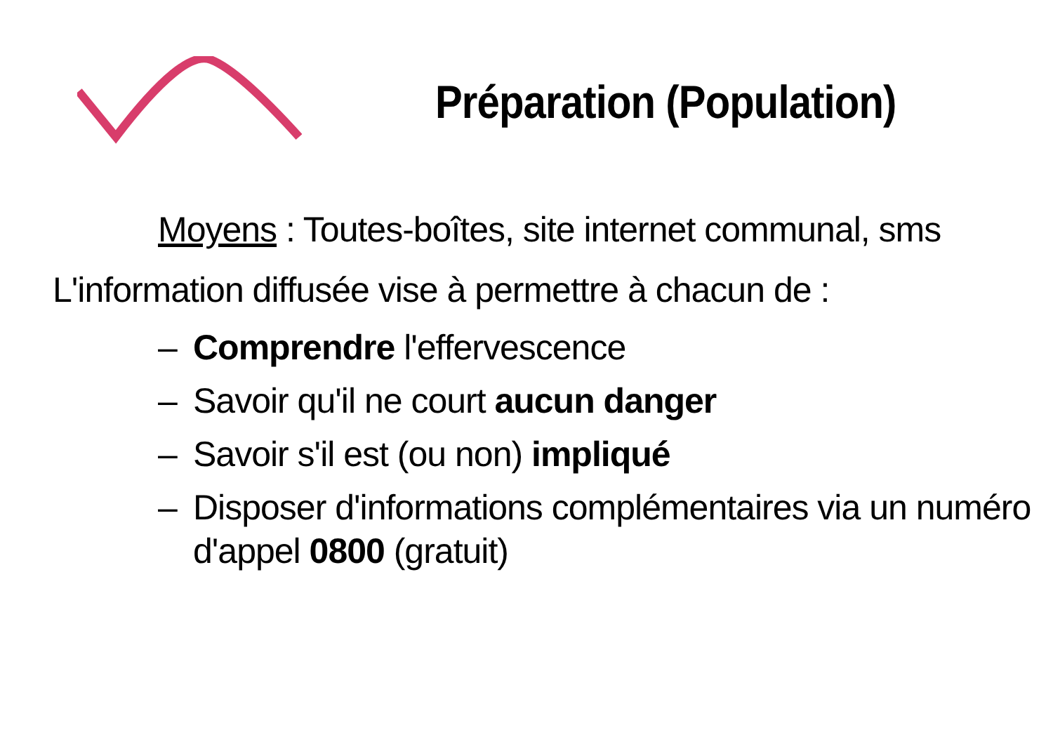Préparation (Population)
Moyens : Toutes-boîtes, site internet communal, sms
L'information diffusée vise à permettre à chacun de :
– Comprendre l'effervescence
– Savoir qu'il ne court aucun danger
– Savoir s'il est (ou non) impliqué
– Disposer d'informations complémentaires via un numéro d'appel 0800 (gratuit)